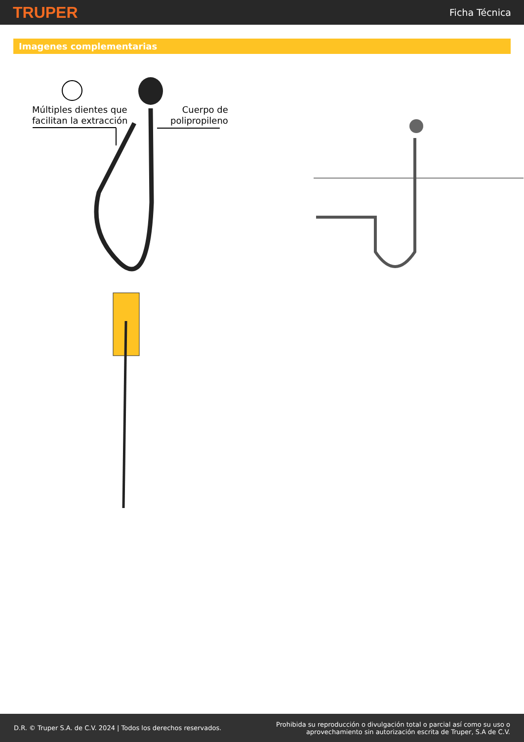TRUPER
Ficha Técnica
Imagenes complementarias
Múltiples dientes que
facilitan la extracción
Cuerpo de
polipropileno
D.R. © Truper S.A. de C.V. 2024 | Todos los derechos reservados.
Prohibida su reproducción o divulgación total o parcial así como su uso o
aprovechamiento sin autorización escrita de Truper, S.A de C.V.